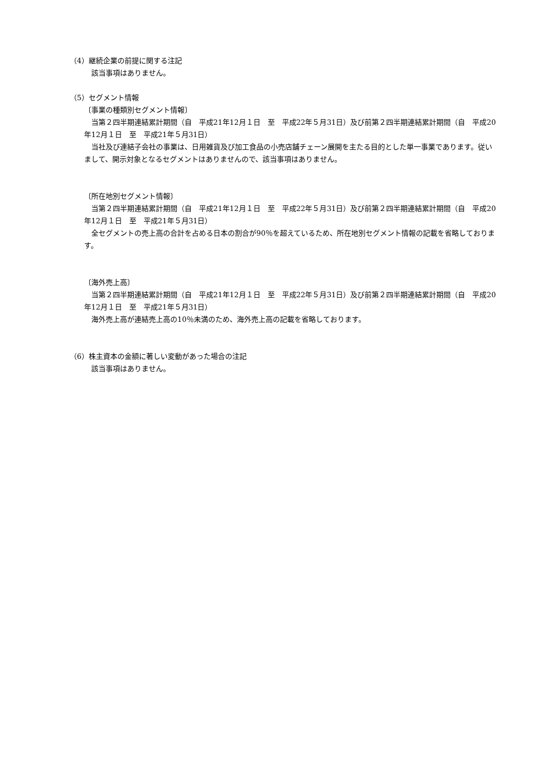（4）継続企業の前提に関する注記
該当事項はありません。
（5）セグメント情報
〔事業の種類別セグメント情報〕
当第２四半期連結累計期間（自　平成21年12月１日　至　平成22年５月31日）及び前第２四半期連結累計期間（自　平成20年12月１日　至　平成21年５月31日）
当社及び連結子会社の事業は、日用雑貨及び加工食品の小売店舗チェーン展開を主たる目的とした単一事業であります。従いまして、開示対象となるセグメントはありませんので、該当事項はありません。
〔所在地別セグメント情報〕
当第２四半期連結累計期間（自　平成21年12月１日　至　平成22年５月31日）及び前第２四半期連結累計期間（自　平成20年12月１日　至　平成21年５月31日）
全セグメントの売上高の合計を占める日本の割合が90％を超えているため、所在地別セグメント情報の記載を省略しております。
〔海外売上高〕
当第２四半期連結累計期間（自　平成21年12月１日　至　平成22年５月31日）及び前第２四半期連結累計期間（自　平成20年12月１日　至　平成21年５月31日）
海外売上高が連結売上高の10％未満のため、海外売上高の記載を省略しております。
（6）株主資本の金額に著しい変動があった場合の注記
該当事項はありません。